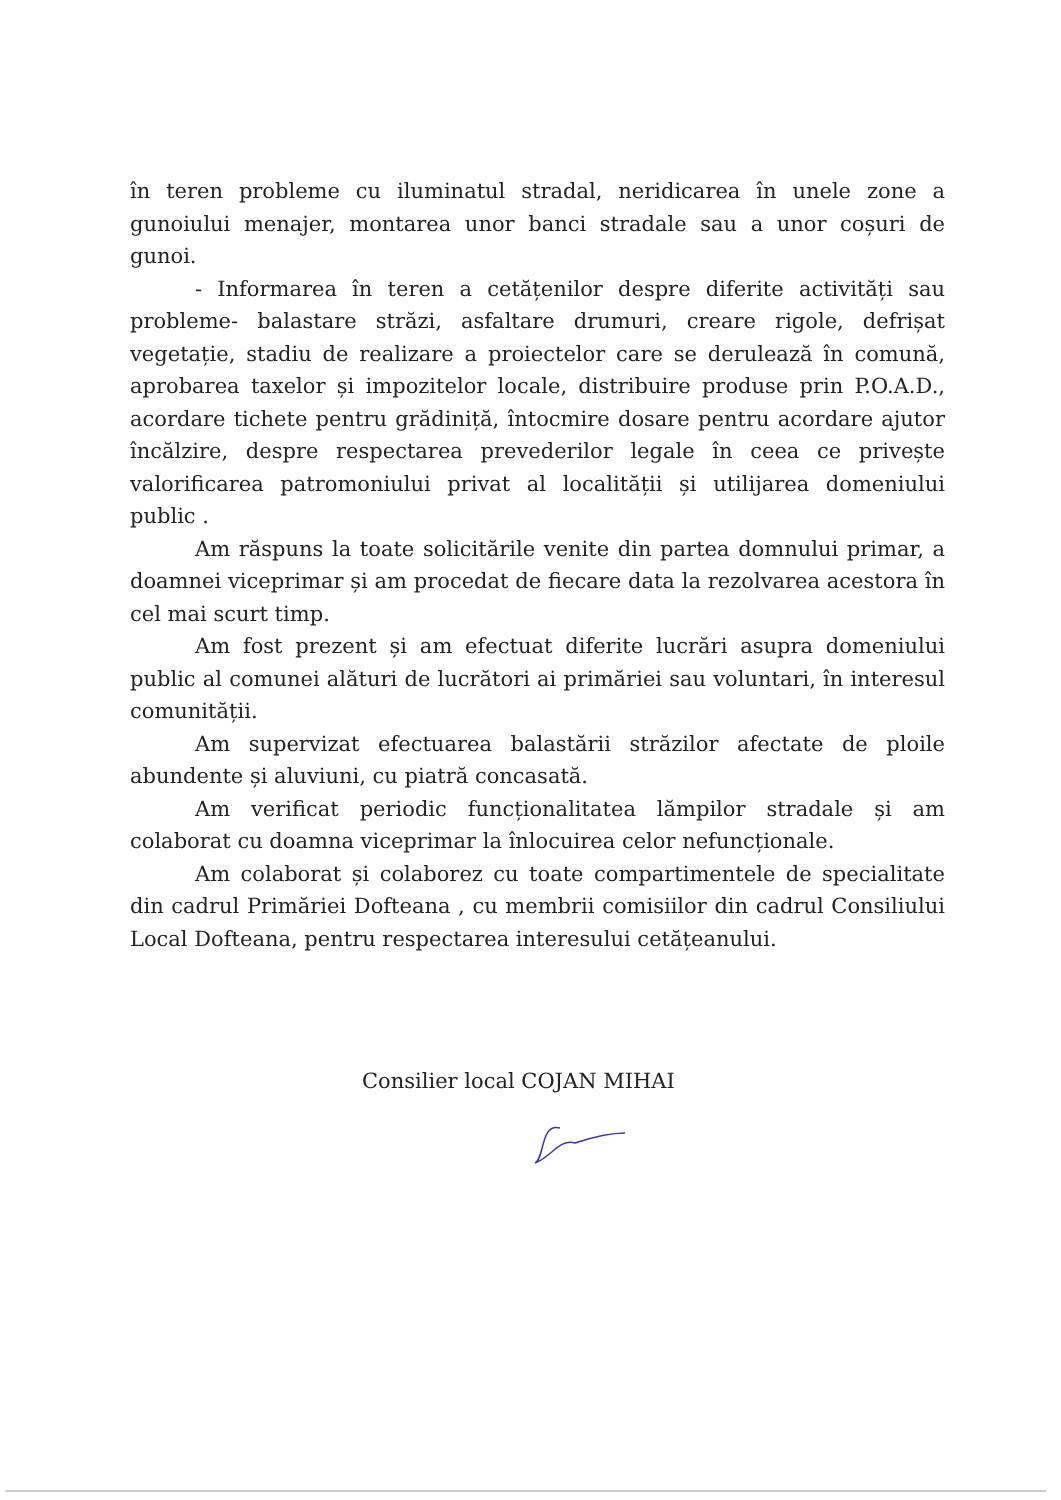în teren probleme cu iluminatul stradal, neridicarea în unele zone a gunoiului menajer, montarea unor banci stradale sau a unor coșuri de gunoi.
- Informarea în teren a cetățenilor despre diferite activități sau probleme- balastare străzi, asfaltare drumuri, creare rigole, defrișat vegetație, stadiu de realizare a proiectelor care se derulează în comună, aprobarea taxelor și impozitelor locale, distribuire produse prin P.O.A.D., acordare tichete pentru grădiniță, întocmire dosare pentru acordare ajutor încălzire, despre respectarea prevederilor legale în ceea ce privește valorificarea patromoniului privat al localității și utilijarea domeniului public .
Am răspuns la toate solicitările venite din partea domnului primar, a doamnei viceprimar și am procedat de fiecare data la rezolvarea acestora în cel mai scurt timp.
Am fost prezent și am efectuat diferite lucrări asupra domeniului public al comunei alături de lucrători ai primăriei sau voluntari, în interesul comunității.
Am supervizat efectuarea balastării străzilor afectate de ploile abundente și aluviuni, cu piatră concasată.
Am verificat periodic funcționalitatea lămpilor stradale și am colaborat cu doamna viceprimar la înlocuirea celor nefuncționale.
Am colaborat și colaborez cu toate compartimentele de specialitate din cadrul Primăriei Dofteana , cu membrii comisiilor din cadrul Consiliului Local Dofteana, pentru respectarea interesului cetățeanului.
Consilier local COJAN MIHAI